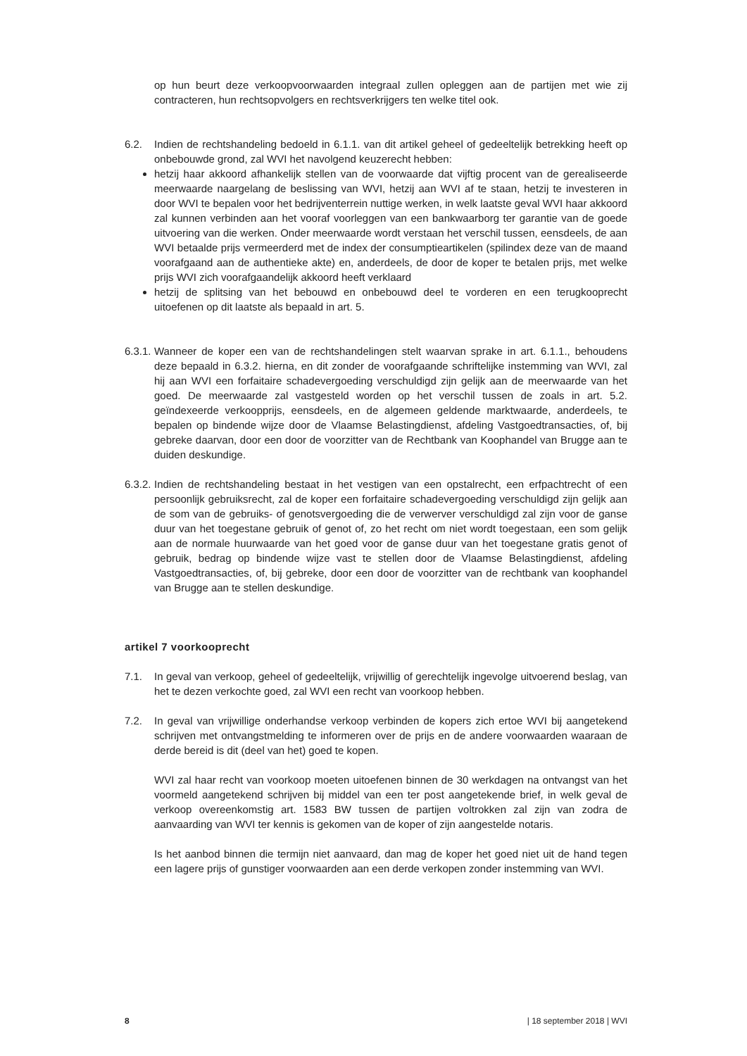op hun beurt deze verkoopvoorwaarden integraal zullen opleggen aan de partijen met wie zij contracteren, hun rechtsopvolgers en rechtsverkrijgers ten welke titel ook.
6.2. Indien de rechtshandeling bedoeld in 6.1.1. van dit artikel geheel of gedeeltelijk betrekking heeft op onbebouwde grond, zal WVI het navolgend keuzerecht hebben:
hetzij haar akkoord afhankelijk stellen van de voorwaarde dat vijftig procent van de gerealiseerde meerwaarde naargelang de beslissing van WVI, hetzij aan WVI af te staan, hetzij te investeren in door WVI te bepalen voor het bedrijventerrein nuttige werken, in welk laatste geval WVI haar akkoord zal kunnen verbinden aan het vooraf voorleggen van een bankwaarborg ter garantie van de goede uitvoering van die werken. Onder meerwaarde wordt verstaan het verschil tussen, eensdeels, de aan WVI betaalde prijs vermeerderd met de index der consumptieartikelen (spilindex deze van de maand voorafgaand aan de authentieke akte) en, anderdeels, de door de koper te betalen prijs, met welke prijs WVI zich voorafgaandelijk akkoord heeft verklaard
hetzij de splitsing van het bebouwd en onbebouwd deel te vorderen en een terugkooprecht uitoefenen op dit laatste als bepaald in art. 5.
6.3.1.
Wanneer de koper een van de rechtshandelingen stelt waarvan sprake in art. 6.1.1., behoudens deze bepaald in 6.3.2. hierna, en dit zonder de voorafgaande schriftelijke instemming van WVI, zal hij aan WVI een forfaitaire schadevergoeding verschuldigd zijn gelijk aan de meerwaarde van het goed. De meerwaarde zal vastgesteld worden op het verschil tussen de zoals in art. 5.2. geïndexeerde verkoopprijs, eensdeels, en de algemeen geldende marktwaarde, anderdeels, te bepalen op bindende wijze door de Vlaamse Belastingdienst, afdeling Vastgoedtransacties, of, bij gebreke daarvan, door een door de voorzitter van de Rechtbank van Koophandel van Brugge aan te duiden deskundige.
6.3.2.
Indien de rechtshandeling bestaat in het vestigen van een opstalrecht, een erfpachtrecht of een persoonlijk gebruiksrecht, zal de koper een forfaitaire schadevergoeding verschuldigd zijn gelijk aan de som van de gebruiks- of genotsvergoeding die de verwerver verschuldigd zal zijn voor de ganse duur van het toegestane gebruik of genot of, zo het recht om niet wordt toegestaan, een som gelijk aan de normale huurwaarde van het goed voor de ganse duur van het toegestane gratis genot of gebruik, bedrag op bindende wijze vast te stellen door de Vlaamse Belastingdienst, afdeling Vastgoedtransacties, of, bij gebreke, door een door de voorzitter van de rechtbank van koophandel van Brugge aan te stellen deskundige.
artikel 7 voorkooprecht
7.1. In geval van verkoop, geheel of gedeeltelijk, vrijwillig of gerechtelijk ingevolge uitvoerend beslag, van het te dezen verkochte goed, zal WVI een recht van voorkoop hebben.
7.2. In geval van vrijwillige onderhandse verkoop verbinden de kopers zich ertoe WVI bij aangetekend schrijven met ontvangstmelding te informeren over de prijs en de andere voorwaarden waaraan de derde bereid is dit (deel van het) goed te kopen.
WVI zal haar recht van voorkoop moeten uitoefenen binnen de 30 werkdagen na ontvangst van het voormeld aangetekend schrijven bij middel van een ter post aangetekende brief, in welk geval de verkoop overeenkomstig art. 1583 BW tussen de partijen voltrokken zal zijn van zodra de aanvaarding van WVI ter kennis is gekomen van de koper of zijn aangestelde notaris.
Is het aanbod binnen die termijn niet aanvaard, dan mag de koper het goed niet uit de hand tegen een lagere prijs of gunstiger voorwaarden aan een derde verkopen zonder instemming van WVI.
8 | 18 september 2018 | WVI